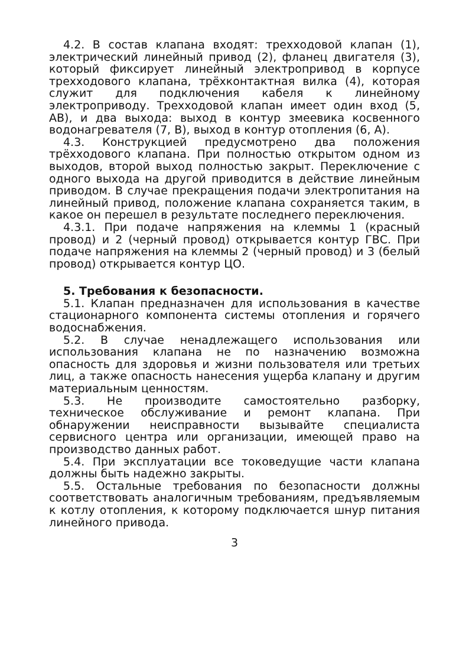4.2. В состав клапана входят: трехходовой клапан (1), электрический линейный привод (2), фланец двигателя (3), который фиксирует линейный электропривод в корпусе трехходового клапана, трёхконтактная вилка (4), которая служит для подключения кабеля к линейному электроприводу. Трехходовой клапан имеет один вход (5, АВ), и два выхода: выход в контур змеевика косвенного водонагревателя (7, В), выход в контур отопления (6, А).
4.3. Конструкцией предусмотрено два положения трёхходового клапана. При полностью открытом одном из выходов, второй выход полностью закрыт. Переключение с одного выхода на другой приводится в действие линейным приводом. В случае прекращения подачи электропитания на линейный привод, положение клапана сохраняется таким, в какое он перешел в результате последнего переключения.
4.3.1. При подаче напряжения на клеммы 1 (красный провод) и 2 (черный провод) открывается контур ГВС. При подаче напряжения на клеммы 2 (черный провод) и 3 (белый провод) открывается контур ЦО.
5. Требования к безопасности.
5.1. Клапан предназначен для использования в качестве стационарного компонента системы отопления и горячего водоснабжения.
5.2. В случае ненадлежащего использования или использования клапана не по назначению возможна опасность для здоровья и жизни пользователя или третьих лиц, а также опасность нанесения ущерба клапану и другим материальным ценностям.
5.3. Не производите самостоятельно разборку, техническое обслуживание и ремонт клапана. При обнаружении неисправности вызывайте специалиста сервисного центра или организации, имеющей право на производство данных работ.
5.4. При эксплуатации все токоведущие части клапана должны быть надежно закрыты.
5.5. Остальные требования по безопасности должны соответствовать аналогичным требованиям, предъявляемым к котлу отопления, к которому подключается шнур питания линейного привода.
3